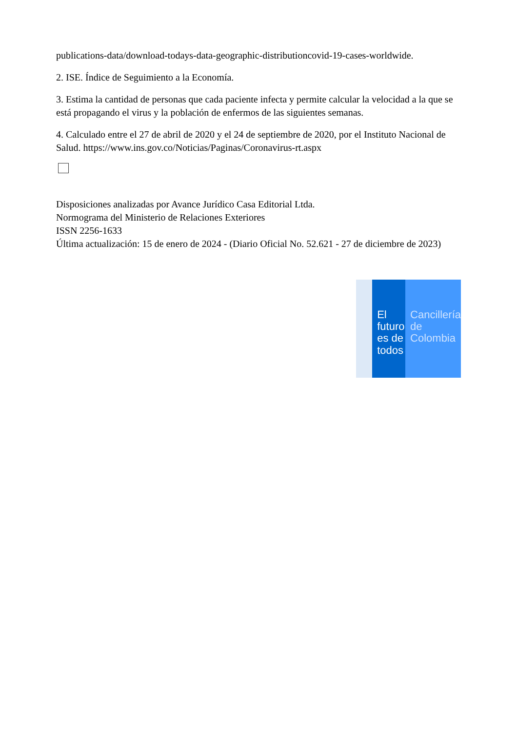publications-data/download-todays-data-geographic-distributioncovid-19-cases-worldwide.
2. ISE. Índice de Seguimiento a la Economía.
3. Estima la cantidad de personas que cada paciente infecta y permite calcular la velocidad a la que se está propagando el virus y la población de enfermos de las siguientes semanas.
4. Calculado entre el 27 de abril de 2020 y el 24 de septiembre de 2020, por el Instituto Nacional de Salud. https://www.ins.gov.co/Noticias/Paginas/Coronavirus-rt.aspx
Disposiciones analizadas por Avance Jurídico Casa Editorial Ltda.
Normograma del Ministerio de Relaciones Exteriores
ISSN 2256-1633
Última actualización: 15 de enero de 2024 - (Diario Oficial No. 52.621 - 27 de diciembre de 2023)
El futuro
es de todos
Cancillería
de Colombia